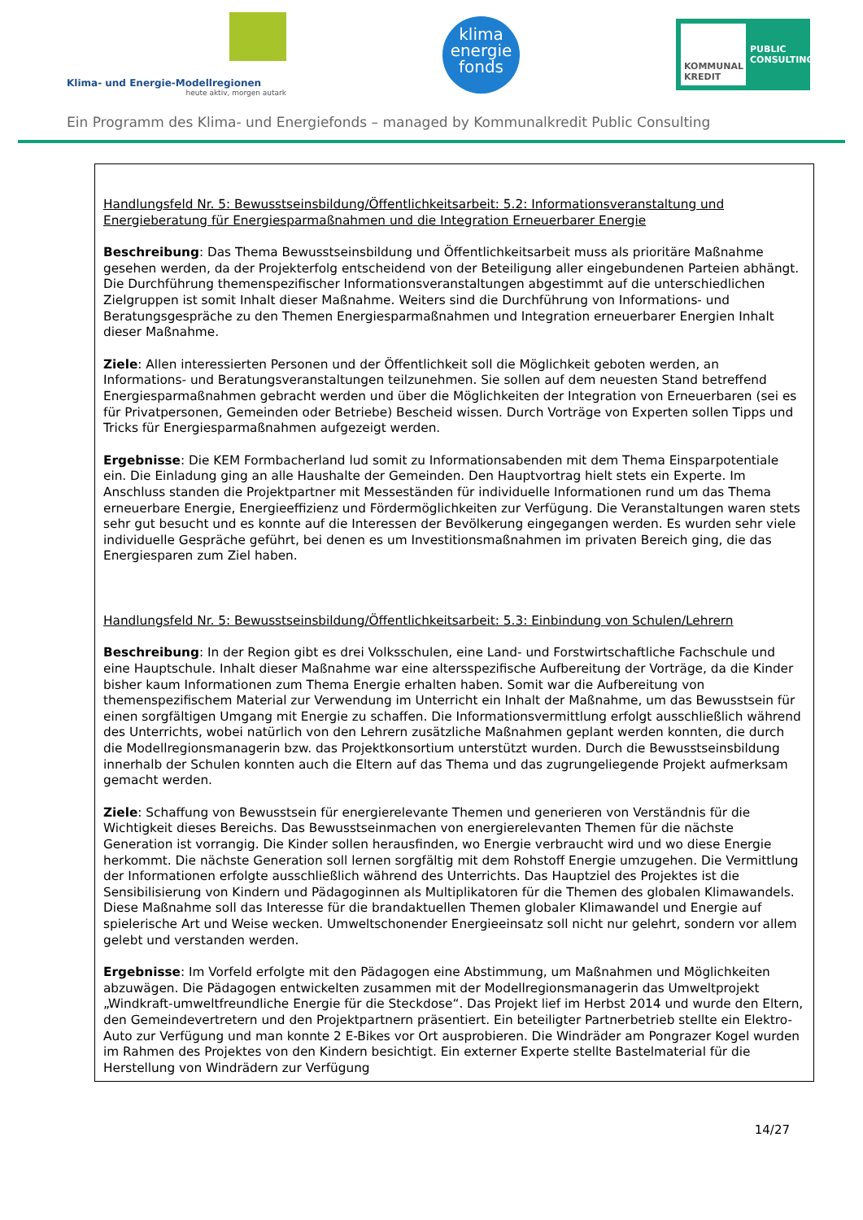Klima- und Energie-Modellregionen
heute aktiv, morgen autark
klima
energie
fonds
KOMMUNAL KREDIT
PUBLIC CONSULTING
Ein Programm des Klima- und Energiefonds – managed by Kommunalkredit Public Consulting
Handlungsfeld Nr. 5: Bewusstseinsbildung/Öffentlichkeitsarbeit: 5.2: Informationsveranstaltung und Energieberatung für Energiesparmaßnahmen und die Integration Erneuerbarer Energie
Beschreibung: Das Thema Bewusstseinsbildung und Öffentlichkeitsarbeit muss als prioritäre Maßnahme gesehen werden, da der Projekterfolg entscheidend von der Beteiligung aller eingebundenen Parteien abhängt. Die Durchführung themenspezifischer Informationsveranstaltungen abgestimmt auf die unterschiedlichen Zielgruppen ist somit Inhalt dieser Maßnahme. Weiters sind die Durchführung von Informations- und Beratungsgespräche zu den Themen Energiesparmaßnahmen und Integration erneuerbarer Energien Inhalt dieser Maßnahme.
Ziele: Allen interessierten Personen und der Öffentlichkeit soll die Möglichkeit geboten werden, an Informations- und Beratungsveranstaltungen teilzunehmen. Sie sollen auf dem neuesten Stand betreffend Energiesparmaßnahmen gebracht werden und über die Möglichkeiten der Integration von Erneuerbaren (sei es für Privatpersonen, Gemeinden oder Betriebe) Bescheid wissen. Durch Vorträge von Experten sollen Tipps und Tricks für Energiesparmaßnahmen aufgezeigt werden.
Ergebnisse: Die KEM Formbacherland lud somit zu Informationsabenden mit dem Thema Einsparpotentiale ein. Die Einladung ging an alle Haushalte der Gemeinden. Den Hauptvortrag hielt stets ein Experte. Im Anschluss standen die Projektpartner mit Messeständen für individuelle Informationen rund um das Thema erneuerbare Energie, Energieeffizienz und Fördermöglichkeiten zur Verfügung. Die Veranstaltungen waren stets sehr gut besucht und es konnte auf die Interessen der Bevölkerung eingegangen werden. Es wurden sehr viele individuelle Gespräche geführt, bei denen es um Investitionsmaßnahmen im privaten Bereich ging, die das Energiesparen zum Ziel haben.
Handlungsfeld Nr. 5: Bewusstseinsbildung/Öffentlichkeitsarbeit: 5.3: Einbindung von Schulen/Lehrern
Beschreibung: In der Region gibt es drei Volksschulen, eine Land- und Forstwirtschaftliche Fachschule und eine Hauptschule. Inhalt dieser Maßnahme war eine altersspezifische Aufbereitung der Vorträge, da die Kinder bisher kaum Informationen zum Thema Energie erhalten haben. Somit war die Aufbereitung von themenspezifischem Material zur Verwendung im Unterricht ein Inhalt der Maßnahme, um das Bewusstsein für einen sorgfältigen Umgang mit Energie zu schaffen. Die Informationsvermittlung erfolgt ausschließlich während des Unterrichts, wobei natürlich von den Lehrern zusätzliche Maßnahmen geplant werden konnten, die durch die Modellregionsmanagerin bzw. das Projektkonsortium unterstützt wurden. Durch die Bewusstseinsbildung innerhalb der Schulen konnten auch die Eltern auf das Thema und das zugrungeliegende Projekt aufmerksam gemacht werden.
Ziele: Schaffung von Bewusstsein für energierelevante Themen und generieren von Verständnis für die Wichtigkeit dieses Bereichs. Das Bewusstseinmachen von energierelevanten Themen für die nächste Generation ist vorrangig. Die Kinder sollen herausfinden, wo Energie verbraucht wird und wo diese Energie herkommt. Die nächste Generation soll lernen sorgfältig mit dem Rohstoff Energie umzugehen. Die Vermittlung der Informationen erfolgte ausschließlich während des Unterrichts. Das Hauptziel des Projektes ist die Sensibilisierung von Kindern und Pädagoginnen als Multiplikatoren für die Themen des globalen Klimawandels. Diese Maßnahme soll das Interesse für die brandaktuellen Themen globaler Klimawandel und Energie auf spielerische Art und Weise wecken. Umweltschonender Energieeinsatz soll nicht nur gelehrt, sondern vor allem gelebt und verstanden werden.
Ergebnisse: Im Vorfeld erfolgte mit den Pädagogen eine Abstimmung, um Maßnahmen und Möglichkeiten abzuwägen. Die Pädagogen entwickelten zusammen mit der Modellregionsmanagerin das Umweltprojekt „Windkraft-umweltfreundliche Energie für die Steckdose“. Das Projekt lief im Herbst 2014 und wurde den Eltern, den Gemeindevertretern und den Projektpartnern präsentiert. Ein beteiligter Partnerbetrieb stellte ein Elektro-Auto zur Verfügung und man konnte 2 E-Bikes vor Ort ausprobieren. Die Windräder am Pongrazer Kogel wurden im Rahmen des Projektes von den Kindern besichtigt. Ein externer Experte stellte Bastelmaterial für die Herstellung von Windrädern zur Verfügung
14/27